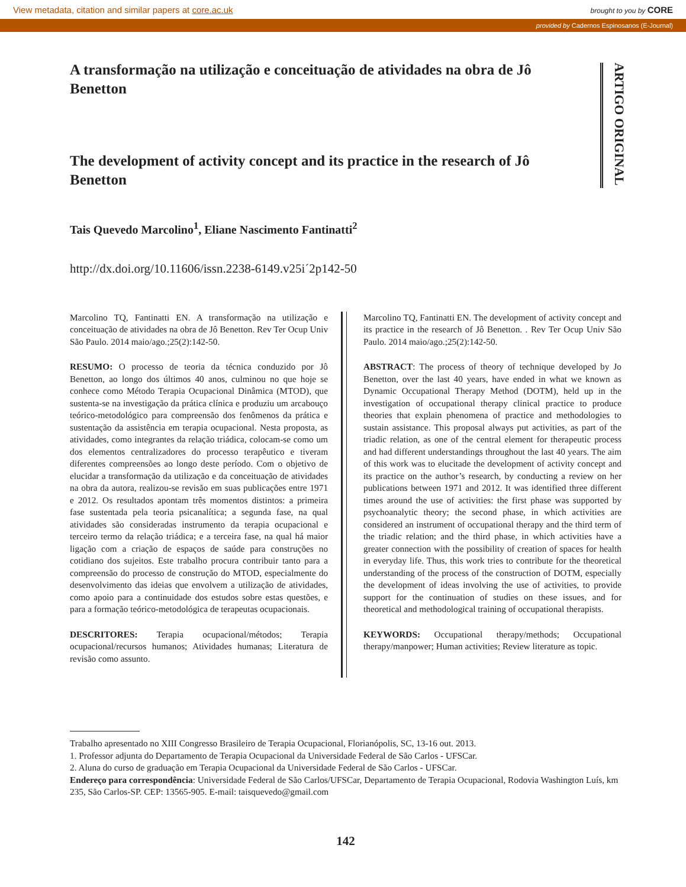View metadata, citation and similar papers at core.ac.uk brought to you by CORE
provided by Cadernos Espinosanos (E-Journal)
ARTIGO ORIGINAL
A transformação na utilização e conceituação de atividades na obra de Jô Benetton
The development of activity concept and its practice in the research of Jô Benetton
Tais Quevedo Marcolino<sup>1</sup>, Eliane Nascimento Fantinatti<sup>2</sup>
http://dx.doi.org/10.11606/issn.2238-6149.v25i´2p142-50
Marcolino TQ, Fantinatti EN. A transformação na utilização e conceituação de atividades na obra de Jô Benetton. Rev Ter Ocup Univ São Paulo. 2014 maio/ago.;25(2):142-50.
RESUMO: O processo de teoria da técnica conduzido por Jô Benetton, ao longo dos últimos 40 anos, culminou no que hoje se conhece como Método Terapia Ocupacional Dinâmica (MTOD), que sustenta-se na investigação da prática clínica e produziu um arcabouço teórico-metodológico para compreensão dos fenômenos da prática e sustentação da assistência em terapia ocupacional. Nesta proposta, as atividades, como integrantes da relação triádica, colocam-se como um dos elementos centralizadores do processo terapêutico e tiveram diferentes compreensões ao longo deste período. Com o objetivo de elucidar a transformação da utilização e da conceituação de atividades na obra da autora, realizou-se revisão em suas publicações entre 1971 e 2012. Os resultados apontam três momentos distintos: a primeira fase sustentada pela teoria psicanalítica; a segunda fase, na qual atividades são consideradas instrumento da terapia ocupacional e terceiro termo da relação triádica; e a terceira fase, na qual há maior ligação com a criação de espaços de saúde para construções no cotidiano dos sujeitos. Este trabalho procura contribuir tanto para a compreensão do processo de construção do MTOD, especialmente do desenvolvimento das ideias que envolvem a utilização de atividades, como apoio para a continuidade dos estudos sobre estas questões, e para a formação teórico-metodológica de terapeutas ocupacionais.
DESCRITORES: Terapia ocupacional/métodos; Terapia ocupacional/recursos humanos; Atividades humanas; Literatura de revisão como assunto.
Marcolino TQ, Fantinatti EN. The development of activity concept and its practice in the research of Jô Benetton. . Rev Ter Ocup Univ São Paulo. 2014 maio/ago.;25(2):142-50.
ABSTRACT: The process of theory of technique developed by Jo Benetton, over the last 40 years, have ended in what we known as Dynamic Occupational Therapy Method (DOTM), held up in the investigation of occupational therapy clinical practice to produce theories that explain phenomena of practice and methodologies to sustain assistance. This proposal always put activities, as part of the triadic relation, as one of the central element for therapeutic process and had different understandings throughout the last 40 years. The aim of this work was to elucitade the development of activity concept and its practice on the author’s research, by conducting a review on her publications between 1971 and 2012. It was identified three different times around the use of activities: the first phase was supported by psychoanalytic theory; the second phase, in which activities are considered an instrument of occupational therapy and the third term of the triadic relation; and the third phase, in which activities have a greater connection with the possibility of creation of spaces for health in everyday life. Thus, this work tries to contribute for the theoretical understanding of the process of the construction of DOTM, especially the development of ideas involving the use of activities, to provide support for the continuation of studies on these issues, and for theoretical and methodological training of occupational therapists.
KEYWORDS: Occupational therapy/methods; Occupational therapy/manpower; Human activities; Review literature as topic.
Trabalho apresentado no XIII Congresso Brasileiro de Terapia Ocupacional, Florianópolis, SC, 13-16 out. 2013.
1. Professor adjunta do Departamento de Terapia Ocupacional da Universidade Federal de São Carlos - UFSCar.
2. Aluna do curso de graduação em Terapia Ocupacional da Universidade Federal de São Carlos - UFSCar.
Endereço para correspondência: Universidade Federal de São Carlos/UFSCar, Departamento de Terapia Ocupacional, Rodovia Washington Luís, km 235, São Carlos-SP. CEP: 13565-905. E-mail: taisquevedo@gmail.com
142